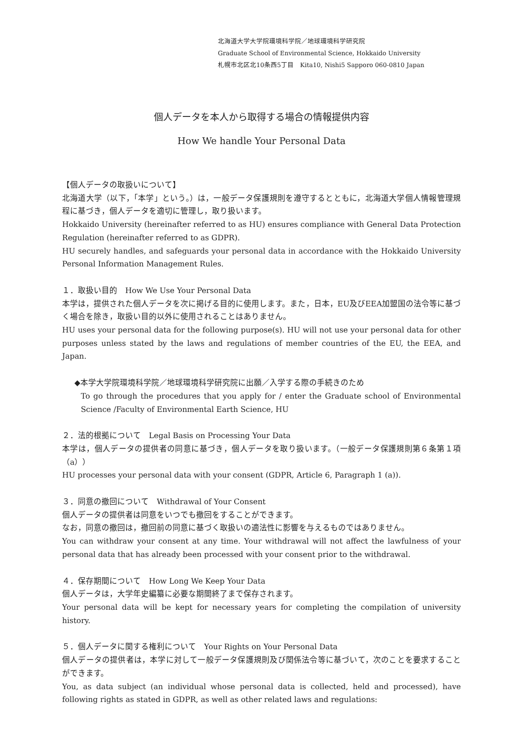北海道大学大学院環境科学院／地球環境科学研究院
Graduate School of Environmental Science, Hokkaido University
札幌市北区北10条西5丁目　Kita10, Nishi5 Sapporo 060-0810 Japan
個人データを本人から取得する場合の情報提供内容
How We handle Your Personal Data
【個人データの取扱いについて】
北海道大学（以下，「本学」という。）は，一般データ保護規則を遵守するとともに，北海道大学個人情報管理規程に基づき，個人データを適切に管理し，取り扱います。
Hokkaido University (hereinafter referred to as HU) ensures compliance with General Data Protection Regulation (hereinafter referred to as GDPR).
HU securely handles, and safeguards your personal data in accordance with the Hokkaido University Personal Information Management Rules.
１．取扱い目的　How We Use Your Personal Data
本学は，提供された個人データを次に掲げる目的に使用します。また，日本，EU及びEEA加盟国の法令等に基づく場合を除き，取扱い目的以外に使用されることはありません。
HU uses your personal data for the following purpose(s). HU will not use your personal data for other purposes unless stated by the laws and regulations of member countries of the EU, the EEA, and Japan.
◆本学大学院環境科学院／地球環境科学研究院に出願／入学する際の手続きのため
To go through the procedures that you apply for / enter the Graduate school of Environmental Science /Faculty of Environmental Earth Science, HU
２．法的根拠について　Legal Basis on Processing Your Data
本学は，個人データの提供者の同意に基づき，個人データを取り扱います。（一般データ保護規則第６条第１項（a））
HU processes your personal data with your consent (GDPR, Article 6, Paragraph 1 (a)).
３．同意の撤回について　Withdrawal of Your Consent
個人データの提供者は同意をいつでも撤回をすることができます。
なお，同意の撤回は，撤回前の同意に基づく取扱いの適法性に影響を与えるものではありません。
You can withdraw your consent at any time. Your withdrawal will not affect the lawfulness of your personal data that has already been processed with your consent prior to the withdrawal.
４．保存期間について　How Long We Keep Your Data
個人データは，大学年史編纂に必要な期間終了まで保存されます。
Your personal data will be kept for necessary years for completing the compilation of university history.
５．個人データに関する権利について　Your Rights on Your Personal Data
個人データの提供者は，本学に対して一般データ保護規則及び関係法令等に基づいて，次のことを要求することができます。
You, as data subject (an individual whose personal data is collected, held and processed), have following rights as stated in GDPR, as well as other related laws and regulations: